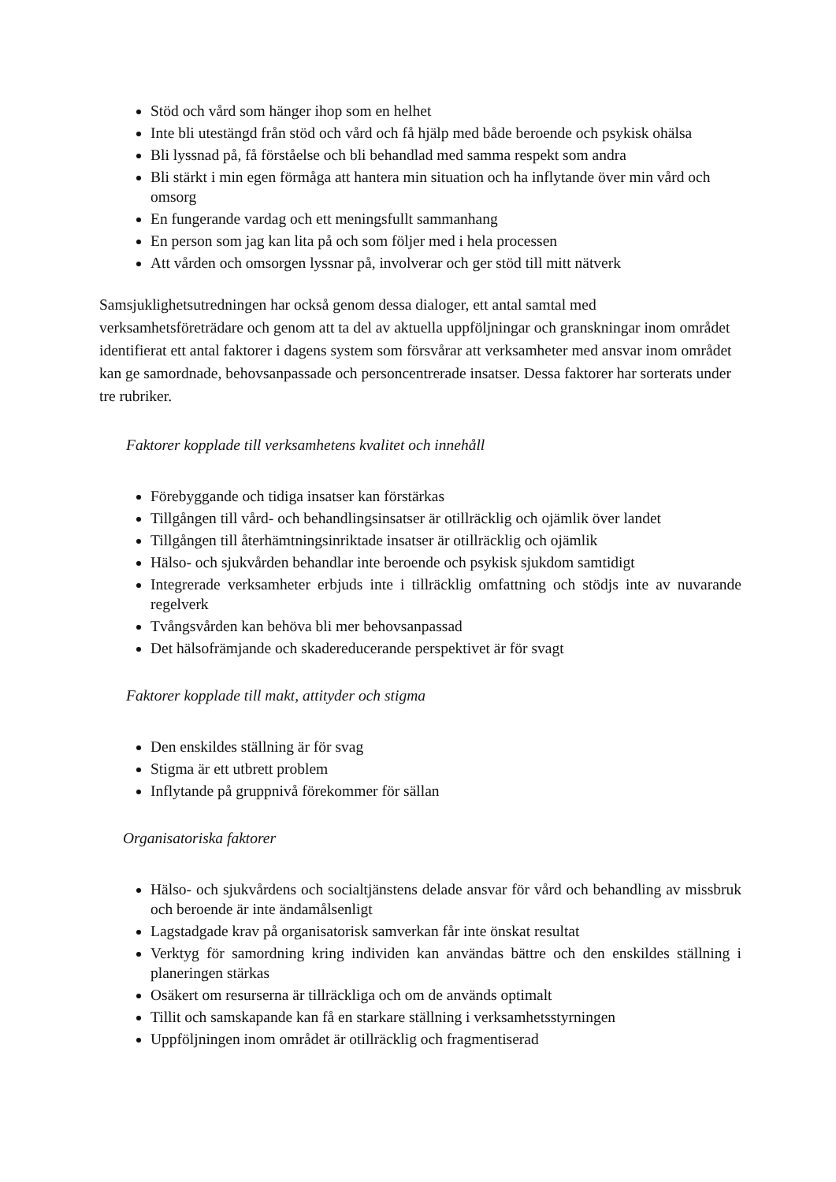Stöd och vård som hänger ihop som en helhet
Inte bli utestängd från stöd och vård och få hjälp med både beroende och psykisk ohälsa
Bli lyssnad på, få förståelse och bli behandlad med samma respekt som andra
Bli stärkt i min egen förmåga att hantera min situation och ha inflytande över min vård och omsorg
En fungerande vardag och ett meningsfullt sammanhang
En person som jag kan lita på och som följer med i hela processen
Att vården och omsorgen lyssnar på, involverar och ger stöd till mitt nätverk
Samsjuklighetsutredningen har också genom dessa dialoger, ett antal samtal med verksamhetsföreträdare och genom att ta del av aktuella uppföljningar och granskningar inom området identifierat ett antal faktorer i dagens system som försvårar att verksamheter med ansvar inom området kan ge samordnade, behovsanpassade och personcentrerade insatser. Dessa faktorer har sorterats under tre rubriker.
Faktorer kopplade till verksamhetens kvalitet och innehåll
Förebyggande och tidiga insatser kan förstärkas
Tillgången till vård- och behandlingsinsatser är otillräcklig och ojämlik över landet
Tillgången till återhämtningsinriktade insatser är otillräcklig och ojämlik
Hälso- och sjukvården behandlar inte beroende och psykisk sjukdom samtidigt
Integrerade verksamheter erbjuds inte i tillräcklig omfattning och stödjs inte av nuvarande regelverk
Tvångsvården kan behöva bli mer behovsanpassad
Det hälsofrämjande och skadereducerande perspektivet är för svagt
Faktorer kopplade till makt, attityder och stigma
Den enskildes ställning är för svag
Stigma är ett utbrett problem
Inflytande på gruppnivå förekommer för sällan
Organisatoriska faktorer
Hälso- och sjukvårdens och socialtjänstens delade ansvar för vård och behandling av missbruk och beroende är inte ändamålsenligt
Lagstadgade krav på organisatorisk samverkan får inte önskat resultat
Verktyg för samordning kring individen kan användas bättre och den enskildes ställning i planeringen stärkas
Osäkert om resurserna är tillräckliga och om de används optimalt
Tillit och samskapande kan få en starkare ställning i verksamhetsstyrningen
Uppföljningen inom området är otillräcklig och fragmentiserad